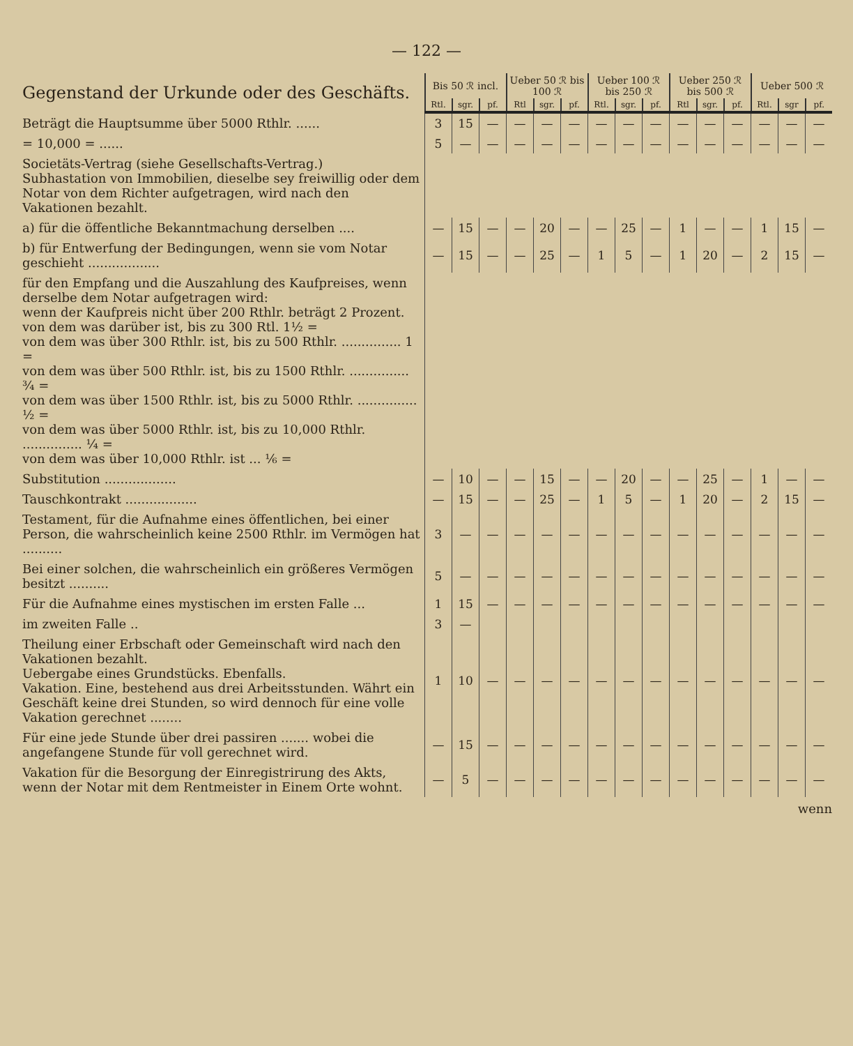— 122 —
| Gegenstand der Urkunde oder des Geschäfts. | Bis 50 ℛ incl. | | | Ueber 50 ℛ bis 100 ℛ | | | Ueber 100 ℛ bis 250 ℛ | | | Ueber 250 ℛ bis 500 ℛ | | | Ueber 500 ℛ | | |
| --- | --- | --- | --- | --- | --- | --- | --- | --- | --- | --- | --- | --- | --- | --- | --- |
| | Rtl. | sgr. | pf. | Rtl | sgr. | pf. | Rtl. | sgr. | pf. | Rtl | sgr. | pf. | Rtl. | sgr | pf. |
| Beträgt die Hauptsumme über 5000 Rthlr. ...... | 3 | 15 | — | — | — | — | — | — | — | — | — | — | — | — | — |
| = 10,000 = ...... | 5 | — | — | — | — | — | — | — | — | — | — | — | — | — | — |
| Societäts-Vertrag (siehe Gesellschafts-Vertrag.) Subhastation von Immobilien, dieselbe sey freiwillig oder dem Notar von dem Richter aufgetragen, wird nach den Vakationen bezahlt. | | | | | | | | | | | | | | | |
| a) für die öffentliche Bekanntmachung derselben .... | — | 15 | — | — | 20 | — | — | 25 | — | 1 | — | — | 1 | 15 | — |
| b) für Entwerfung der Bedingungen, wenn sie vom Notar geschieht .................. | — | 15 | — | — | 25 | — | 1 | 5 | — | 1 | 20 | — | 2 | 15 | — |
| für den Empfang und die Auszahlung des Kaufpreises, wenn derselbe dem Notar aufgetragen wird: wenn der Kaufpreis nicht über 200 Rthlr. beträgt 2 Prozent. von dem was darüber ist, bis zu 300 Rtl. 1½ = von dem was über 300 Rthlr. ist, bis zu 500 Rthlr. ............... 1 = von dem was über 500 Rthlr. ist, bis zu 1500 Rthlr. ............... ¾ = von dem was über 1500 Rthlr. ist, bis zu 5000 Rthlr. ............... ½ = von dem was über 5000 Rthlr. ist, bis zu 10,000 Rthlr. ............... ¼ = von dem was über 10,000 Rthlr. ist ... ⅙ = | | | | | | | | | | | | | | | |
| Substitution .................. | — | 10 | — | — | 15 | — | — | 20 | — | — | 25 | — | 1 | — | — |
| Tauschkontrakt .................. | — | 15 | — | — | 25 | — | 1 | 5 | — | 1 | 20 | — | 2 | 15 | — |
| Testament, für die Aufnahme eines öffentlichen, bei einer Person, die wahrscheinlich keine 2500 Rthlr. im Vermögen hat .......... | 3 | — | — | — | — | — | — | — | — | — | — | — | — | — | — |
| Bei einer solchen, die wahrscheinlich ein größeres Vermögen besitzt .......... | 5 | — | — | — | — | — | — | — | — | — | — | — | — | — | — |
| Für die Aufnahme eines mystischen im ersten Falle ... | 1 | 15 | — | — | — | — | — | — | — | — | — | — | — | — | — |
| im zweiten Falle .. | 3 | — | | | | | | | | | | | | | |
| Theilung einer Erbschaft oder Gemeinschaft wird nach den Vakationen bezahlt. Uebergabe eines Grundstücks. Ebenfalls. Vakation. Eine, bestehend aus drei Arbeitsstunden. Währt ein Geschäft keine drei Stunden, so wird dennoch für eine volle Vakation gerechnet ........ | 1 | 10 | — | — | — | — | — | — | — | — | — | — | — | — | — |
| Für eine jede Stunde über drei passiren ....... wobei die angefangene Stunde für voll gerechnet wird. | — | 15 | — | — | — | — | — | — | — | — | — | — | — | — | — |
| Vakation für die Besorgung der Einregistrirung des Akts, wenn der Notar mit dem Rentmeister in Einem Orte wohnt. | — | 5 | — | — | — | — | — | — | — | — | — | — | — | — | — |
wenn